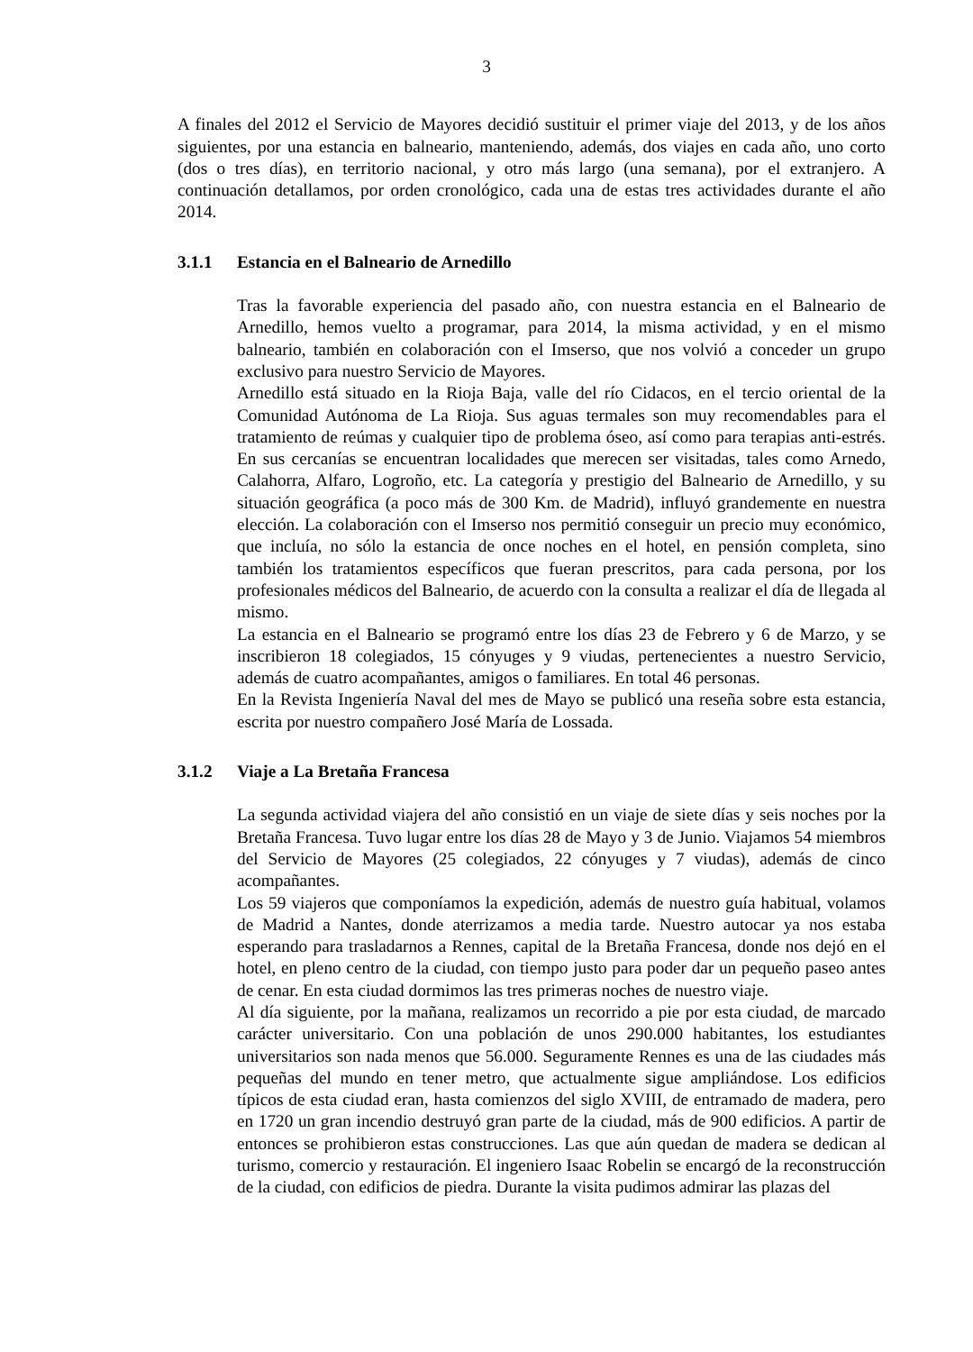3
A finales del 2012 el Servicio de Mayores decidió sustituir el primer viaje del 2013, y de los años siguientes, por una estancia en balneario, manteniendo, además, dos viajes en cada año, uno corto (dos o tres días), en territorio nacional, y otro más largo (una semana), por el extranjero. A continuación detallamos, por orden cronológico, cada una de estas tres actividades durante el año 2014.
3.1.1 Estancia en el Balneario de Arnedillo
Tras la favorable experiencia del pasado año, con nuestra estancia en el Balneario de Arnedillo, hemos vuelto a programar, para 2014, la misma actividad, y en el mismo balneario, también en colaboración con el Imserso, que nos volvió a conceder un grupo exclusivo para nuestro Servicio de Mayores.
Arnedillo está situado en la Rioja Baja, valle del río Cidacos, en el tercio oriental de la Comunidad Autónoma de La Rioja. Sus aguas termales son muy recomendables para el tratamiento de reúmas y cualquier tipo de problema óseo, así como para terapias anti-estrés. En sus cercanías se encuentran localidades que merecen ser visitadas, tales como Arnedo, Calahorra, Alfaro, Logroño, etc. La categoría y prestigio del Balneario de Arnedillo, y su situación geográfica (a poco más de 300 Km. de Madrid), influyó grandemente en nuestra elección. La colaboración con el Imserso nos permitió conseguir un precio muy económico, que incluía, no sólo la estancia de once noches en el hotel, en pensión completa, sino también los tratamientos específicos que fueran prescritos, para cada persona, por los profesionales médicos del Balneario, de acuerdo con la consulta a realizar el día de llegada al mismo.
La estancia en el Balneario se programó entre los días 23 de Febrero y 6 de Marzo, y se inscribieron 18 colegiados, 15 cónyuges y 9 viudas, pertenecientes a nuestro Servicio, además de cuatro acompañantes, amigos o familiares. En total 46 personas.
En la Revista Ingeniería Naval del mes de Mayo se publicó una reseña sobre esta estancia, escrita por nuestro compañero José María de Lossada.
3.1.2 Viaje a La Bretaña Francesa
La segunda actividad viajera del año consistió en un viaje de siete días y seis noches por la Bretaña Francesa. Tuvo lugar entre los días 28 de Mayo y 3 de Junio. Viajamos 54 miembros del Servicio de Mayores (25 colegiados, 22 cónyuges y 7 viudas), además de cinco acompañantes.
Los 59 viajeros que componíamos la expedición, además de nuestro guía habitual, volamos de Madrid a Nantes, donde aterrizamos a media tarde. Nuestro autocar ya nos estaba esperando para trasladarnos a Rennes, capital de la Bretaña Francesa, donde nos dejó en el hotel, en pleno centro de la ciudad, con tiempo justo para poder dar un pequeño paseo antes de cenar. En esta ciudad dormimos las tres primeras noches de nuestro viaje.
Al día siguiente, por la mañana, realizamos un recorrido a pie por esta ciudad, de marcado carácter universitario. Con una población de unos 290.000 habitantes, los estudiantes universitarios son nada menos que 56.000. Seguramente Rennes es una de las ciudades más pequeñas del mundo en tener metro, que actualmente sigue ampliándose. Los edificios típicos de esta ciudad eran, hasta comienzos del siglo XVIII, de entramado de madera, pero en 1720 un gran incendio destruyó gran parte de la ciudad, más de 900 edificios. A partir de entonces se prohibieron estas construcciones. Las que aún quedan de madera se dedican al turismo, comercio y restauración. El ingeniero Isaac Robelin se encargó de la reconstrucción de la ciudad, con edificios de piedra. Durante la visita pudimos admirar las plazas del